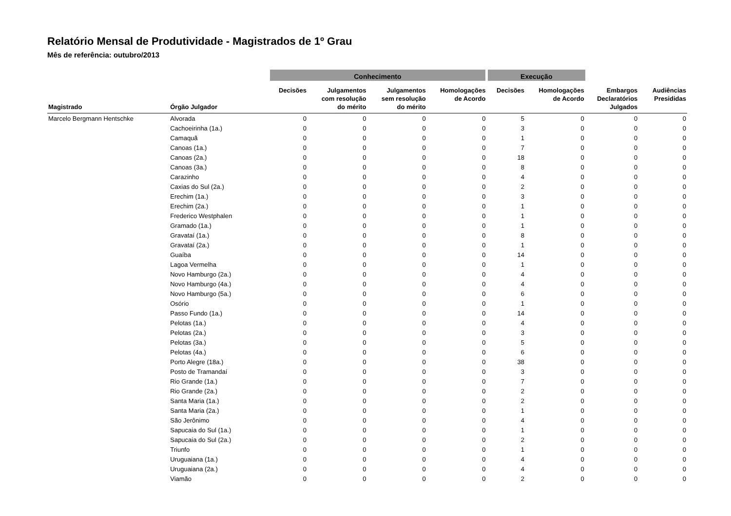Relatório Mensal de Produtividade - Magistrados de 1º Grau
Mês de referência: outubro/2013
| | | Conhecimento | | | | Execução | | | |
| --- | --- | --- | --- | --- | --- | --- | --- | --- | --- |
| Magistrado | Órgão Julgador | Decisões | Julgamentos com resolução do mérito | Julgamentos sem resolução do mérito | Homologações de Acordo | Decisões | Homologações de Acordo | Embargos Declaratórios Julgados | Audiências Presididas |
| Marcelo Bergmann Hentschke | Alvorada | 0 | 0 | 0 | 0 | 5 | 0 | 0 | 0 |
| | Cachoeirinha (1a.) | 0 | 0 | 0 | 0 | 3 | 0 | 0 | 0 |
| | Camaquã | 0 | 0 | 0 | 0 | 1 | 0 | 0 | 0 |
| | Canoas (1a.) | 0 | 0 | 0 | 0 | 7 | 0 | 0 | 0 |
| | Canoas (2a.) | 0 | 0 | 0 | 0 | 18 | 0 | 0 | 0 |
| | Canoas (3a.) | 0 | 0 | 0 | 0 | 8 | 0 | 0 | 0 |
| | Carazinho | 0 | 0 | 0 | 0 | 4 | 0 | 0 | 0 |
| | Caxias do Sul (2a.) | 0 | 0 | 0 | 0 | 2 | 0 | 0 | 0 |
| | Erechim (1a.) | 0 | 0 | 0 | 0 | 3 | 0 | 0 | 0 |
| | Erechim (2a.) | 0 | 0 | 0 | 0 | 1 | 0 | 0 | 0 |
| | Frederico Westphalen | 0 | 0 | 0 | 0 | 1 | 0 | 0 | 0 |
| | Gramado (1a.) | 0 | 0 | 0 | 0 | 1 | 0 | 0 | 0 |
| | Gravataí (1a.) | 0 | 0 | 0 | 0 | 8 | 0 | 0 | 0 |
| | Gravataí (2a.) | 0 | 0 | 0 | 0 | 1 | 0 | 0 | 0 |
| | Guaíba | 0 | 0 | 0 | 0 | 14 | 0 | 0 | 0 |
| | Lagoa Vermelha | 0 | 0 | 0 | 0 | 1 | 0 | 0 | 0 |
| | Novo Hamburgo (2a.) | 0 | 0 | 0 | 0 | 4 | 0 | 0 | 0 |
| | Novo Hamburgo (4a.) | 0 | 0 | 0 | 0 | 4 | 0 | 0 | 0 |
| | Novo Hamburgo (5a.) | 0 | 0 | 0 | 0 | 6 | 0 | 0 | 0 |
| | Osório | 0 | 0 | 0 | 0 | 1 | 0 | 0 | 0 |
| | Passo Fundo (1a.) | 0 | 0 | 0 | 0 | 14 | 0 | 0 | 0 |
| | Pelotas (1a.) | 0 | 0 | 0 | 0 | 4 | 0 | 0 | 0 |
| | Pelotas (2a.) | 0 | 0 | 0 | 0 | 3 | 0 | 0 | 0 |
| | Pelotas (3a.) | 0 | 0 | 0 | 0 | 5 | 0 | 0 | 0 |
| | Pelotas (4a.) | 0 | 0 | 0 | 0 | 6 | 0 | 0 | 0 |
| | Porto Alegre (18a.) | 0 | 0 | 0 | 0 | 38 | 0 | 0 | 0 |
| | Posto de Tramandaí | 0 | 0 | 0 | 0 | 3 | 0 | 0 | 0 |
| | Rio Grande (1a.) | 0 | 0 | 0 | 0 | 7 | 0 | 0 | 0 |
| | Rio Grande (2a.) | 0 | 0 | 0 | 0 | 2 | 0 | 0 | 0 |
| | Santa Maria (1a.) | 0 | 0 | 0 | 0 | 2 | 0 | 0 | 0 |
| | Santa Maria (2a.) | 0 | 0 | 0 | 0 | 1 | 0 | 0 | 0 |
| | São Jerônimo | 0 | 0 | 0 | 0 | 4 | 0 | 0 | 0 |
| | Sapucaia do Sul (1a.) | 0 | 0 | 0 | 0 | 1 | 0 | 0 | 0 |
| | Sapucaia do Sul (2a.) | 0 | 0 | 0 | 0 | 2 | 0 | 0 | 0 |
| | Triunfo | 0 | 0 | 0 | 0 | 1 | 0 | 0 | 0 |
| | Uruguaiana (1a.) | 0 | 0 | 0 | 0 | 4 | 0 | 0 | 0 |
| | Uruguaiana (2a.) | 0 | 0 | 0 | 0 | 4 | 0 | 0 | 0 |
| | Viamão | 0 | 0 | 0 | 0 | 2 | 0 | 0 | 0 |